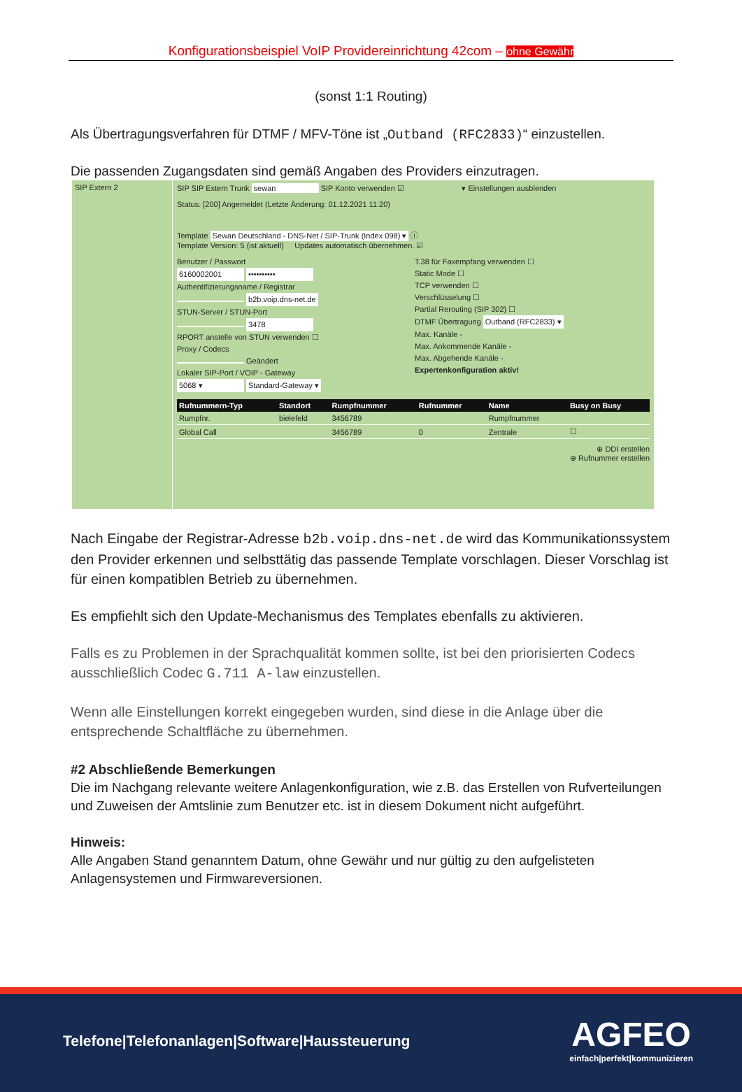Konfigurationsbeispiel VoIP Providereinrichtung 42com – ohne Gewähr
(sonst 1:1 Routing)
Als Übertragungsverfahren für DTMF / MFV-Töne ist „Outband (RFC2833)“ einzustellen.
Die passenden Zugangsdaten sind gemäß Angaben des Providers einzutragen.
SIP Extern 2 SIP SIP Extern Trunk sewan SIP Konto verwenden ☑ ▾ Einstellungen ausblenden
Status: [200] Angemeldet (Letzte Änderung: 01.12.2021 11:20)
Template Sewan Deutschland - DNS-Net / SIP-Trunk (Index 098) ▾ ⓘ
Template Version: 5 (ist aktuell) Updates automatisch übernehmen. ☑
Benutzer / Passwort
6160002001 ••••••••••
Authentifizierungsname / Registrar
b2b.voip.dns-net.de
STUN-Server / STUN-Port
3478
RPORT anstelle von STUN verwenden ☐
Proxy / Codecs
Geändert
Lokaler SIP-Port / VOIP - Gateway
5068 ▾ Standard-Gateway ▾
T.38 für Faxempfang verwenden ☐
Static Mode ☐
TCP verwenden ☐
Verschlüsselung ☐
Partial Rerouting (SIP 302) ☐
DTMF Übertragung Outband (RFC2833) ▾
Max. Kanäle -
Max. Ankommende Kanäle -
Max. Abgehende Kanäle -
Expertenkonfiguration aktiv!
| Rufnummern-Typ | Standort | Rumpfnummer | Rufnummer | Name | Busy on Busy |
| --- | --- | --- | --- | --- | --- |
| Rumpfnr. | bielefeld | 3456789 | | Rumpfnummer | |
| Global Call | | 3456789 | 0 | Zentrale | ☐ |
⊕ DDI erstellen
⊕ Rufnummer erstellen
Nach Eingabe der Registrar-Adresse b2b.voip.dns-net.de wird das Kommunikationssystem den Provider erkennen und selbsttätig das passende Template vorschlagen. Dieser Vorschlag ist für einen kompatiblen Betrieb zu übernehmen.
Es empfiehlt sich den Update-Mechanismus des Templates ebenfalls zu aktivieren.
Falls es zu Problemen in der Sprachqualität kommen sollte, ist bei den priorisierten Codecs ausschließlich Codec G.711 A-law einzustellen.
Wenn alle Einstellungen korrekt eingegeben wurden, sind diese in die Anlage über die entsprechende Schaltfläche zu übernehmen.
#2 Abschließende Bemerkungen
Die im Nachgang relevante weitere Anlagenkonfiguration, wie z.B. das Erstellen von Rufverteilungen und Zuweisen der Amtslinie zum Benutzer etc. ist in diesem Dokument nicht aufgeführt.
Hinweis:
Alle Angaben Stand genanntem Datum, ohne Gewähr und nur gültig zu den aufgelisteten Anlagensystemen und Firmwareversionen.
Telefone|Telefonanlagen|Software|Haussteuerung
AGFEO
einfach|perfekt|kommunizieren